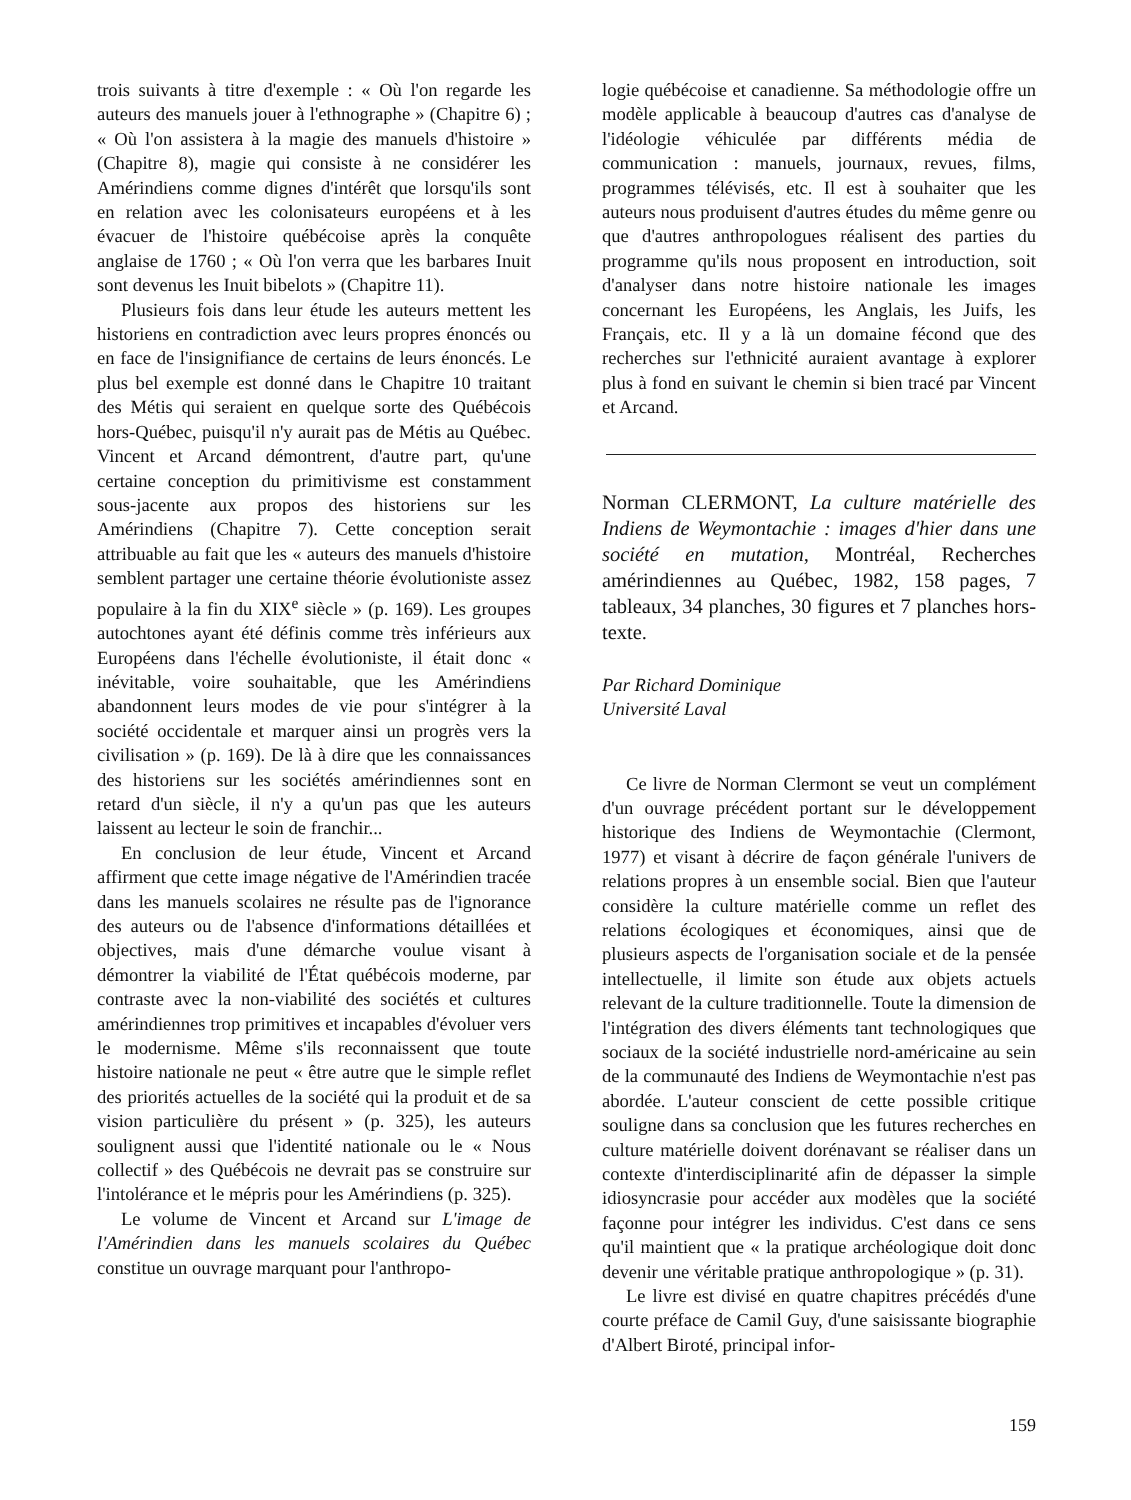trois suivants à titre d'exemple : « Où l'on regarde les auteurs des manuels jouer à l'ethnographe » (Chapitre 6) ; « Où l'on assistera à la magie des manuels d'histoire » (Chapitre 8), magie qui consiste à ne considérer les Amérindiens comme dignes d'intérêt que lorsqu'ils sont en relation avec les colonisateurs européens et à les évacuer de l'histoire québécoise après la conquête anglaise de 1760 ; « Où l'on verra que les barbares Inuit sont devenus les Inuit bibelots » (Chapitre 11).
Plusieurs fois dans leur étude les auteurs mettent les historiens en contradiction avec leurs propres énoncés ou en face de l'insignifiance de certains de leurs énoncés. Le plus bel exemple est donné dans le Chapitre 10 traitant des Métis qui seraient en quelque sorte des Québécois hors-Québec, puisqu'il n'y aurait pas de Métis au Québec. Vincent et Arcand démontrent, d'autre part, qu'une certaine conception du primitivisme est constamment sous-jacente aux propos des historiens sur les Amérindiens (Chapitre 7). Cette conception serait attribuable au fait que les « auteurs des manuels d'histoire semblent partager une certaine théorie évolutioniste assez populaire à la fin du XIX<sup>e</sup> siècle » (p. 169). Les groupes autochtones ayant été définis comme très inférieurs aux Européens dans l'échelle évolutioniste, il était donc « inévitable, voire souhaitable, que les Amérindiens abandonnent leurs modes de vie pour s'intégrer à la société occidentale et marquer ainsi un progrès vers la civilisation » (p. 169). De là à dire que les connaissances des historiens sur les sociétés amérindiennes sont en retard d'un siècle, il n'y a qu'un pas que les auteurs laissent au lecteur le soin de franchir...
En conclusion de leur étude, Vincent et Arcand affirment que cette image négative de l'Amérindien tracée dans les manuels scolaires ne résulte pas de l'ignorance des auteurs ou de l'absence d'informations détaillées et objectives, mais d'une démarche voulue visant à démontrer la viabilité de l'État québécois moderne, par contraste avec la non-viabilité des sociétés et cultures amérindiennes trop primitives et incapables d'évoluer vers le modernisme. Même s'ils reconnaissent que toute histoire nationale ne peut « être autre que le simple reflet des priorités actuelles de la société qui la produit et de sa vision particulière du présent » (p. 325), les auteurs soulignent aussi que l'identité nationale ou le « Nous collectif » des Québécois ne devrait pas se construire sur l'intolérance et le mépris pour les Amérindiens (p. 325).
Le volume de Vincent et Arcand sur L'image de l'Amérindien dans les manuels scolaires du Québec constitue un ouvrage marquant pour l'anthropo-
logie québécoise et canadienne. Sa méthodologie offre un modèle applicable à beaucoup d'autres cas d'analyse de l'idéologie véhiculée par différents média de communication : manuels, journaux, revues, films, programmes télévisés, etc. Il est à souhaiter que les auteurs nous produisent d'autres études du même genre ou que d'autres anthropologues réalisent des parties du programme qu'ils nous proposent en introduction, soit d'analyser dans notre histoire nationale les images concernant les Européens, les Anglais, les Juifs, les Français, etc. Il y a là un domaine fécond que des recherches sur l'ethnicité auraient avantage à explorer plus à fond en suivant le chemin si bien tracé par Vincent et Arcand.
Norman CLERMONT, La culture matérielle des Indiens de Weymontachie : images d'hier dans une société en mutation, Montréal, Recherches amérindiennes au Québec, 1982, 158 pages, 7 tableaux, 34 planches, 30 figures et 7 planches hors-texte.
Par Richard Dominique
Université Laval
Ce livre de Norman Clermont se veut un complément d'un ouvrage précédent portant sur le développement historique des Indiens de Weymontachie (Clermont, 1977) et visant à décrire de façon générale l'univers de relations propres à un ensemble social. Bien que l'auteur considère la culture matérielle comme un reflet des relations écologiques et économiques, ainsi que de plusieurs aspects de l'organisation sociale et de la pensée intellectuelle, il limite son étude aux objets actuels relevant de la culture traditionnelle. Toute la dimension de l'intégration des divers éléments tant technologiques que sociaux de la société industrielle nord-américaine au sein de la communauté des Indiens de Weymontachie n'est pas abordée. L'auteur conscient de cette possible critique souligne dans sa conclusion que les futures recherches en culture matérielle doivent dorénavant se réaliser dans un contexte d'interdisciplinarité afin de dépasser la simple idiosyncrasie pour accéder aux modèles que la société façonne pour intégrer les individus. C'est dans ce sens qu'il maintient que « la pratique archéologique doit donc devenir une véritable pratique anthropologique » (p. 31).
Le livre est divisé en quatre chapitres précédés d'une courte préface de Camil Guy, d'une saisissante biographie d'Albert Biroté, principal infor-
159